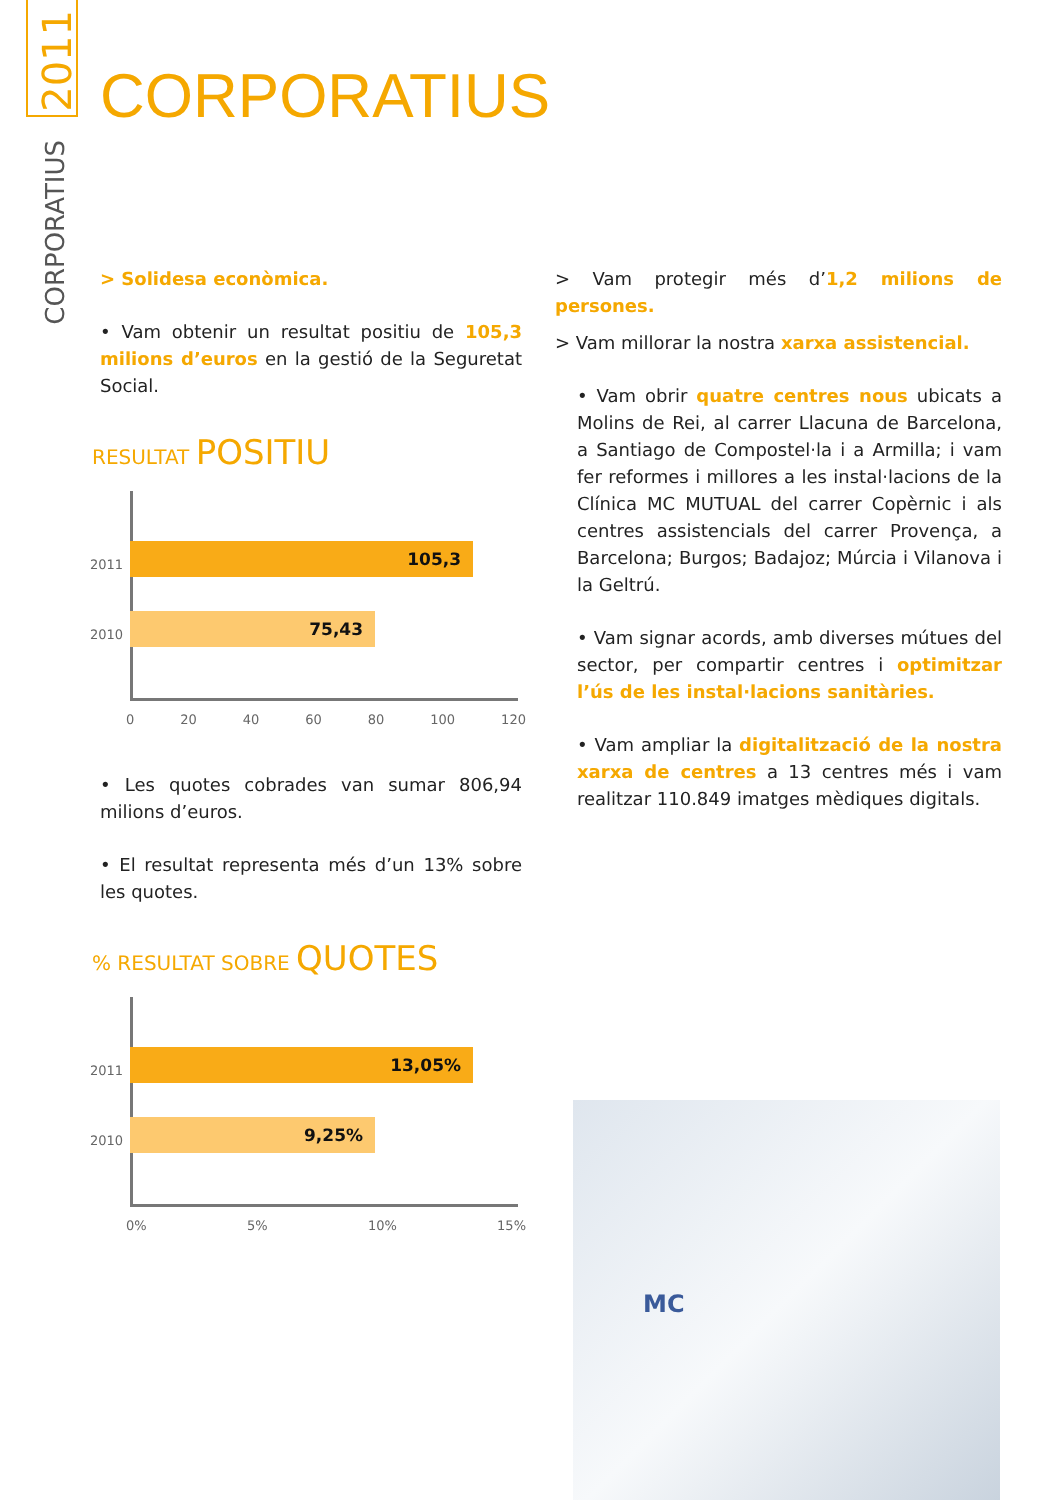2011
CORPORATIUS
CORPORATIUS
> Solidesa econòmica.
• Vam obtenir un resultat positiu de 105,3 milions d’euros en la gestió de la Seguretat Social.
RESULTAT POSITIU
2011 105,3
2010 75,43
0 20 40 60 80 100 120
• Les quotes cobrades van sumar 806,94 milions d’euros.
• El resultat representa més d’un 13% sobre les quotes.
% RESULTAT SOBRE QUOTES
2011 13,05%
2010 9,25%
0% 5% 10% 15%
> Vam protegir més d’1,2 milions de persones.
> Vam millorar la nostra xarxa assistencial.
• Vam obrir quatre centres nous ubicats a Molins de Rei, al carrer Llacuna de Barcelona, a Santiago de Compostel·la i a Armilla; i vam fer reformes i millores a les instal·lacions de la Clínica MC MUTUAL del carrer Copèrnic i als centres assistencials del carrer Provença, a Barcelona; Burgos; Badajoz; Múrcia i Vilanova i la Geltrú.
• Vam signar acords, amb diverses mútues del sector, per compartir centres i optimitzar l’ús de les instal·lacions sanitàries.
• Vam ampliar la digitalització de la nostra xarxa de centres a 13 centres més i vam realitzar 110.849 imatges mèdiques digitals.
MC